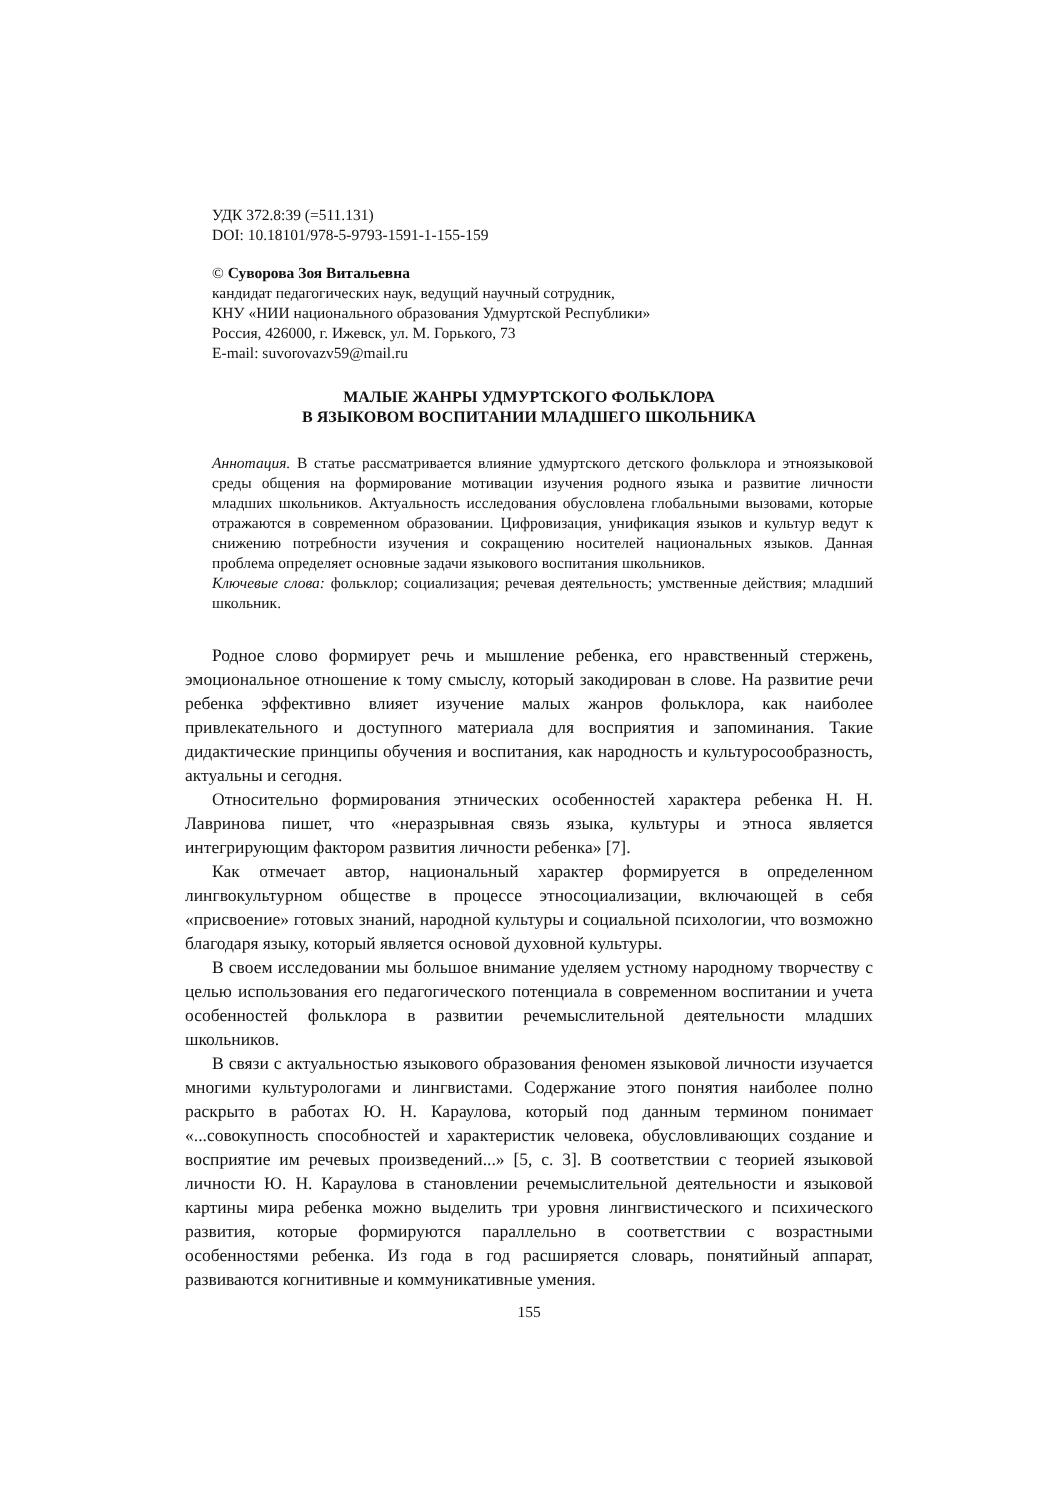УДК 372.8:39 (=511.131)
DOI: 10.18101/978-5-9793-1591-1-155-159
© Суворова Зоя Витальевна
кандидат педагогических наук, ведущий научный сотрудник,
КНУ «НИИ национального образования Удмуртской Республики»
Россия, 426000, г. Ижевск, ул. М. Горького, 73
E-mail: suvorovazv59@mail.ru
МАЛЫЕ ЖАНРЫ УДМУРТСКОГО ФОЛЬКЛОРА
В ЯЗЫКОВОМ ВОСПИТАНИИ МЛАДШЕГО ШКОЛЬНИКА
Аннотация. В статье рассматривается влияние удмуртского детского фольклора и этноязыковой среды общения на формирование мотивации изучения родного языка и развитие личности младших школьников. Актуальность исследования обусловлена глобальными вызовами, которые отражаются в современном образовании. Цифровизация, унификация языков и культур ведут к снижению потребности изучения и сокращению носителей национальных языков. Данная проблема определяет основные задачи языкового воспитания школьников.
Ключевые слова: фольклор; социализация; речевая деятельность; умственные действия; младший школьник.
Родное слово формирует речь и мышление ребенка, его нравственный стержень, эмоциональное отношение к тому смыслу, который закодирован в слове. На развитие речи ребенка эффективно влияет изучение малых жанров фольклора, как наиболее привлекательного и доступного материала для восприятия и запоминания. Такие дидактические принципы обучения и воспитания, как народность и культуросообразность, актуальны и сегодня.
Относительно формирования этнических особенностей характера ребенка Н. Н. Лавринова пишет, что «неразрывная связь языка, культуры и этноса является интегрирующим фактором развития личности ребенка» [7].
Как отмечает автор, национальный характер формируется в определенном лингвокультурном обществе в процессе этносоциализации, включающей в себя «присвоение» готовых знаний, народной культуры и социальной психологии, что возможно благодаря языку, который является основой духовной культуры.
В своем исследовании мы большое внимание уделяем устному народному творчеству с целью использования его педагогического потенциала в современном воспитании и учета особенностей фольклора в развитии речемыслительной деятельности младших школьников.
В связи с актуальностью языкового образования феномен языковой личности изучается многими культурологами и лингвистами. Содержание этого понятия наиболее полно раскрыто в работах Ю. Н. Караулова, который под данным термином понимает «...совокупность способностей и характеристик человека, обусловливающих создание и восприятие им речевых произведений...» [5, с. 3]. В соответствии с теорией языковой личности Ю. Н. Караулова в становлении речемыслительной деятельности и языковой картины мира ребенка можно выделить три уровня лингвистического и психического развития, которые формируются параллельно в соответствии с возрастными особенностями ребенка. Из года в год расширяется словарь, понятийный аппарат, развиваются когнитивные и коммуникативные умения.
155